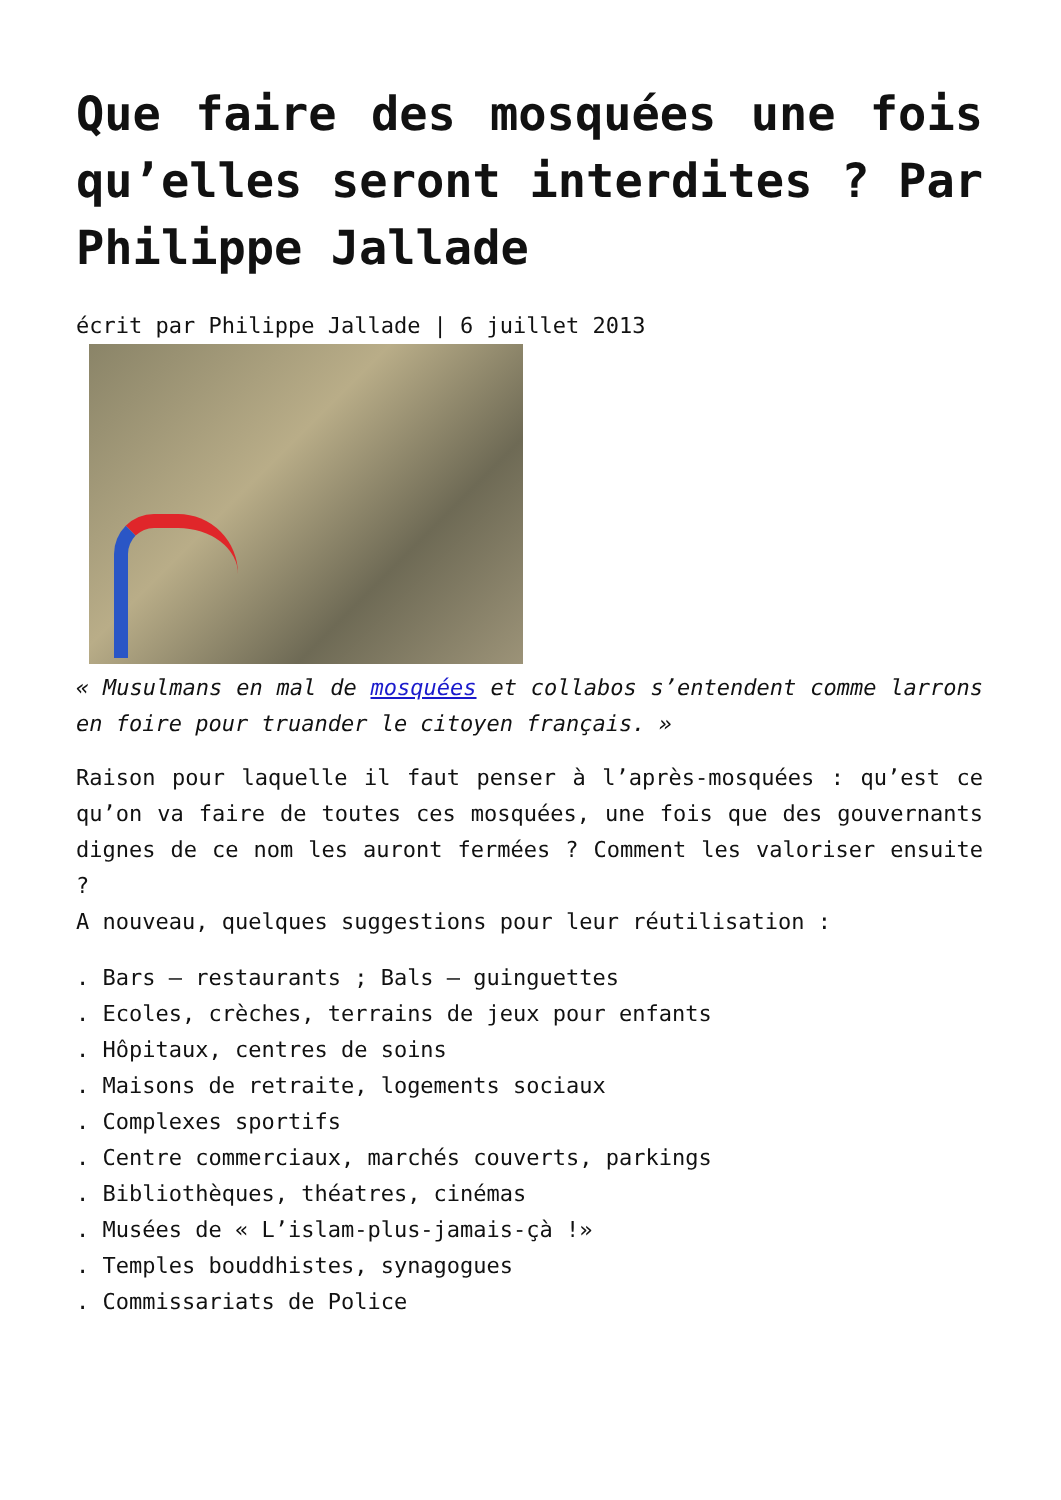Que faire des mosquées une fois qu’elles seront interdites ? Par Philippe Jallade
écrit par Philippe Jallade | 6 juillet 2013
« Musulmans en mal de mosquées et collabos s’entendent comme larrons en foire pour truander le citoyen français. »
Raison pour laquelle il faut penser à l’après-mosquées : qu’est ce qu’on va faire de toutes ces mosquées, une fois que des gouvernants dignes de ce nom les auront fermées ? Comment les valoriser ensuite ?
A nouveau, quelques suggestions pour leur réutilisation :
. Bars – restaurants ; Bals – guinguettes
. Ecoles, crèches, terrains de jeux pour enfants
. Hôpitaux, centres de soins
. Maisons de retraite, logements sociaux
. Complexes sportifs
. Centre commerciaux, marchés couverts, parkings
. Bibliothèques, théatres, cinémas
. Musées de « L’islam-plus-jamais-çà !»
. Temples bouddhistes, synagogues
. Commissariats de Police